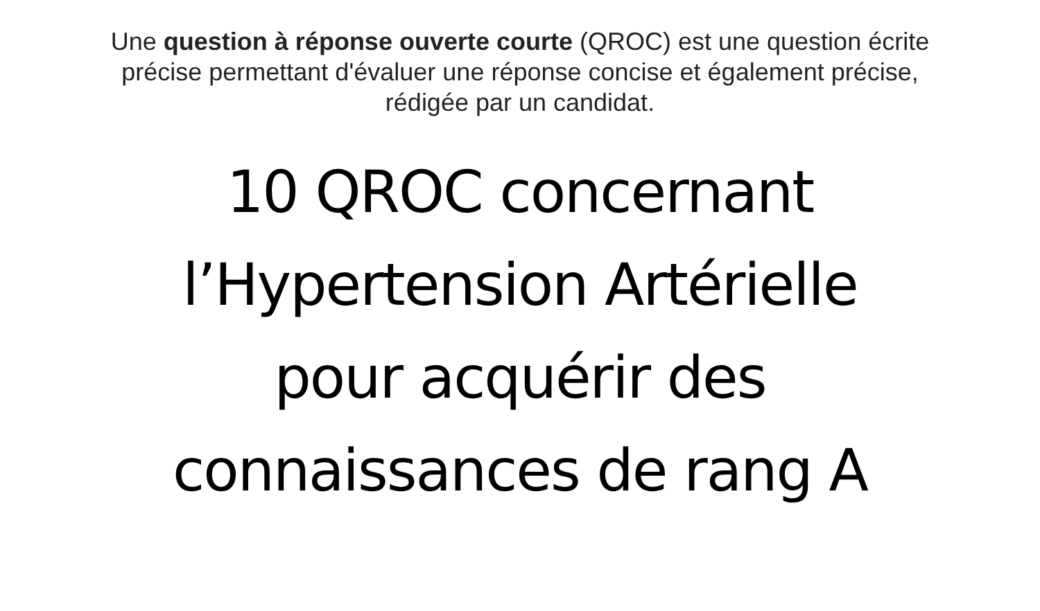Une question à réponse ouverte courte (QROC) est une question écrite précise permettant d'évaluer une réponse concise et également précise, rédigée par un candidat.
10 QROC concernant
l’Hypertension Artérielle
pour acquérir des
connaissances de rang A